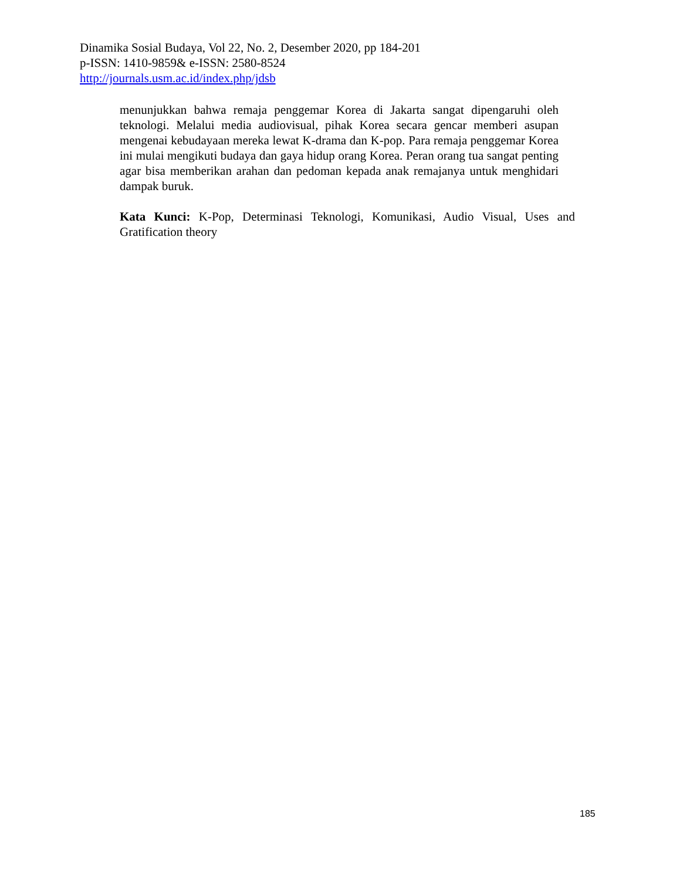Dinamika Sosial Budaya, Vol 22, No. 2, Desember 2020, pp 184-201
p-ISSN: 1410-9859& e-ISSN: 2580-8524
http://journals.usm.ac.id/index.php/jdsb
menunjukkan bahwa remaja penggemar Korea di Jakarta sangat dipengaruhi oleh teknologi. Melalui media audiovisual, pihak Korea secara gencar memberi asupan mengenai kebudayaan mereka lewat K-drama dan K-pop. Para remaja penggemar Korea ini mulai mengikuti budaya dan gaya hidup orang Korea. Peran orang tua sangat penting agar bisa memberikan arahan dan pedoman kepada anak remajanya untuk menghidari dampak buruk.
Kata Kunci: K-Pop, Determinasi Teknologi, Komunikasi, Audio Visual, Uses and Gratification theory
185